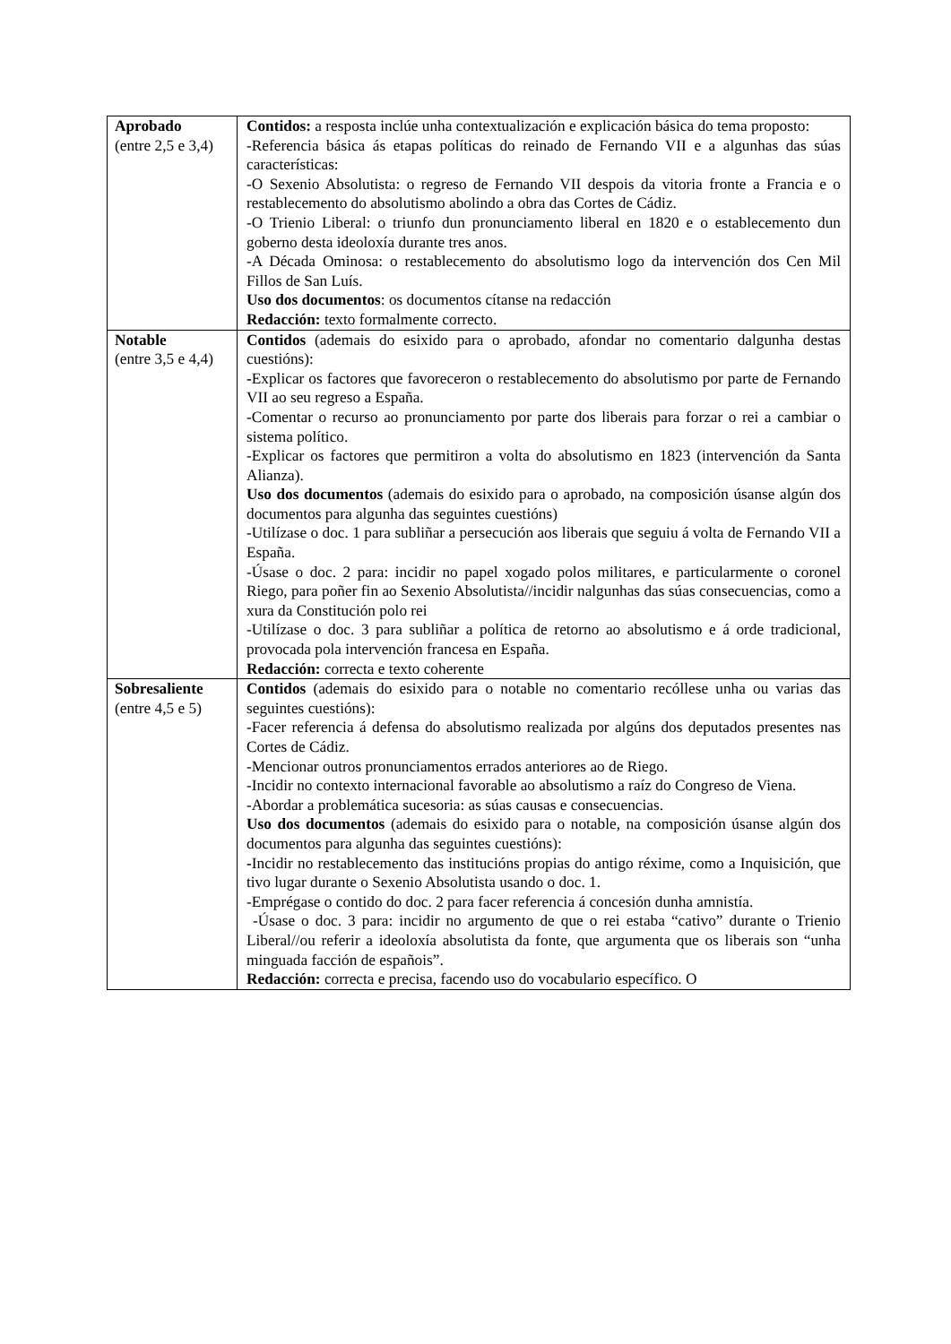| Aprobado (entre 2,5 e 3,4) | Contidos: a resposta inclúe unha contextualización e explicación básica do tema proposto: -Referencia básica ás etapas políticas do reinado de Fernando VII e a algunhas das súas características: -O Sexenio Absolutista: o regreso de Fernando VII despois da vitoria fronte a Francia e o restablecemento do absolutismo abolindo a obra das Cortes de Cádiz. -O Trienio Liberal: o triunfo dun pronunciamento liberal en 1820 e o establecemento dun goberno desta ideoloxía durante tres anos. -A Década Ominosa: o restablecemento do absolutismo logo da intervención dos Cen Mil Fillos de San Luís. Uso dos documentos : os documentos cítanse na redacción Redacción: texto formalmente correcto. |
| Notable (entre 3,5 e 4,4) | Contidos (ademais do esixido para o aprobado, afondar no comentario dalgunha destas cuestións): - Explicar os factores que favoreceron o restablecemento do absolutismo por parte de Fernando VII ao seu regreso a España. -Comentar o recurso ao pronunciamento por parte dos liberais para forzar o rei a cambiar o sistema político. -Explicar os factores que permitiron a volta do absolutismo en 1823 (intervención da Santa Alianza). Uso dos documentos (ademais do esixido para o aprobado, na composición úsanse algún dos documentos para algunha das seguintes cuestións) -Utilízase o doc. 1 para subliñar a persecución aos liberais que seguiu á volta de Fernando VII a España. -Úsase o doc. 2 para: incidir no papel xogado polos militares, e particularmente o coronel Riego, para poñer fin ao Sexenio Absolutista//incidir nalgunhas das súas consecuencias, como a xura da Constitución polo rei -Utilízase o doc. 3 para subliñar a política de retorno ao absolutismo e á orde tradicional, provocada pola intervención francesa en España. Redacción: correcta e texto coherente |
| Sobresaliente (entre 4,5 e 5) | Contidos (ademais do esixido para o notable no comentario recóllese unha ou varias das seguintes cuestións): -Facer referencia á defensa do absolutismo realizada por algúns dos deputados presentes nas Cortes de Cádiz. -Mencionar outros pronunciamentos errados anteriores ao de Riego. -Incidir no contexto internacional favorable ao absolutismo a raíz do Congreso de Viena. -Abordar a problemática sucesoria: as súas causas e consecuencias. Uso dos documentos (ademais do esixido para o notable, na composición úsanse algún dos documentos para algunha das seguintes cuestións): - Incidir no restablecemento das institucións propias do antigo réxime, como a Inquisición, que tivo lugar durante o Sexenio Absolutista usando o doc. 1. -Emprégase o contido do doc. 2 para facer referencia á concesión dunha amnistía. -Úsase o doc. 3 para: incidir no argumento de que o rei estaba “cativo” durante o Trienio Liberal//ou referir a ideoloxía absolutista da fonte, que argumenta que os liberais son “unha minguada facción de españois”. Redacción: correcta e precisa, facendo uso do vocabulario específico. O |